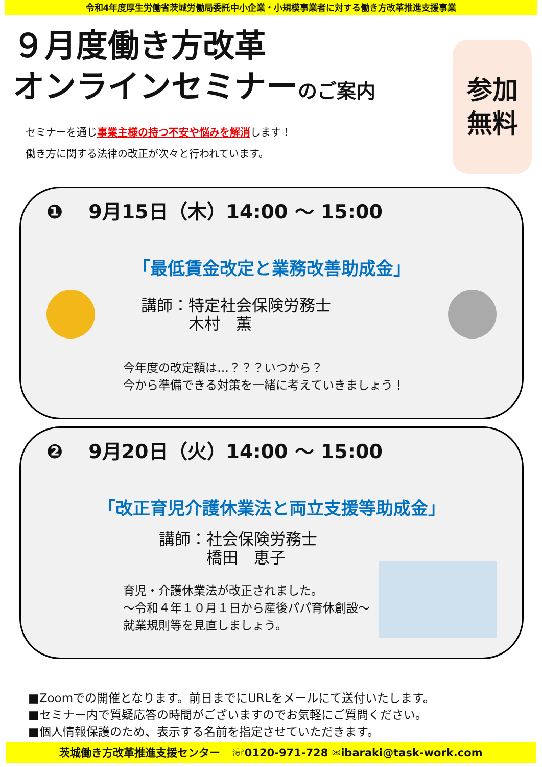令和4年度厚生労働省茨城労働局委託中小企業・小規模事業者に対する働き方改革推進支援事業
９月度働き方改革
オンラインセミナーのご案内
セミナーを通じ事業主様の持つ不安や悩みを解消します！
働き方に関する法律の改正が次々と行われています。
参加
無料
❶ 9月15日（木）14:00 ～ 15:00
「最低賃金改定と業務改善助成金」
講師：特定社会保険労務士
　　　木村　薫
今年度の改定額は…？？？いつから？
今から準備できる対策を一緒に考えていきましょう！
❷ 9月20日（火）14:00 ～ 15:00
「改正育児介護休業法と両立支援等助成金」
講師：社会保険労務士
　　　橋田　恵子
育児・介護休業法が改正されました。
～令和４年１０月１日から産後パパ育休創設～
就業規則等を見直しましょう。
■Zoomでの開催となります。前日までにURLをメールにて送付いたします。
■セミナー内で質疑応答の時間がございますのでお気軽にご質問ください。
■個人情報保護のため、表示する名前を指定させていただきます。
茨城働き方改革推進支援センター　☏0120-971-728 ✉ibaraki@task-work.com